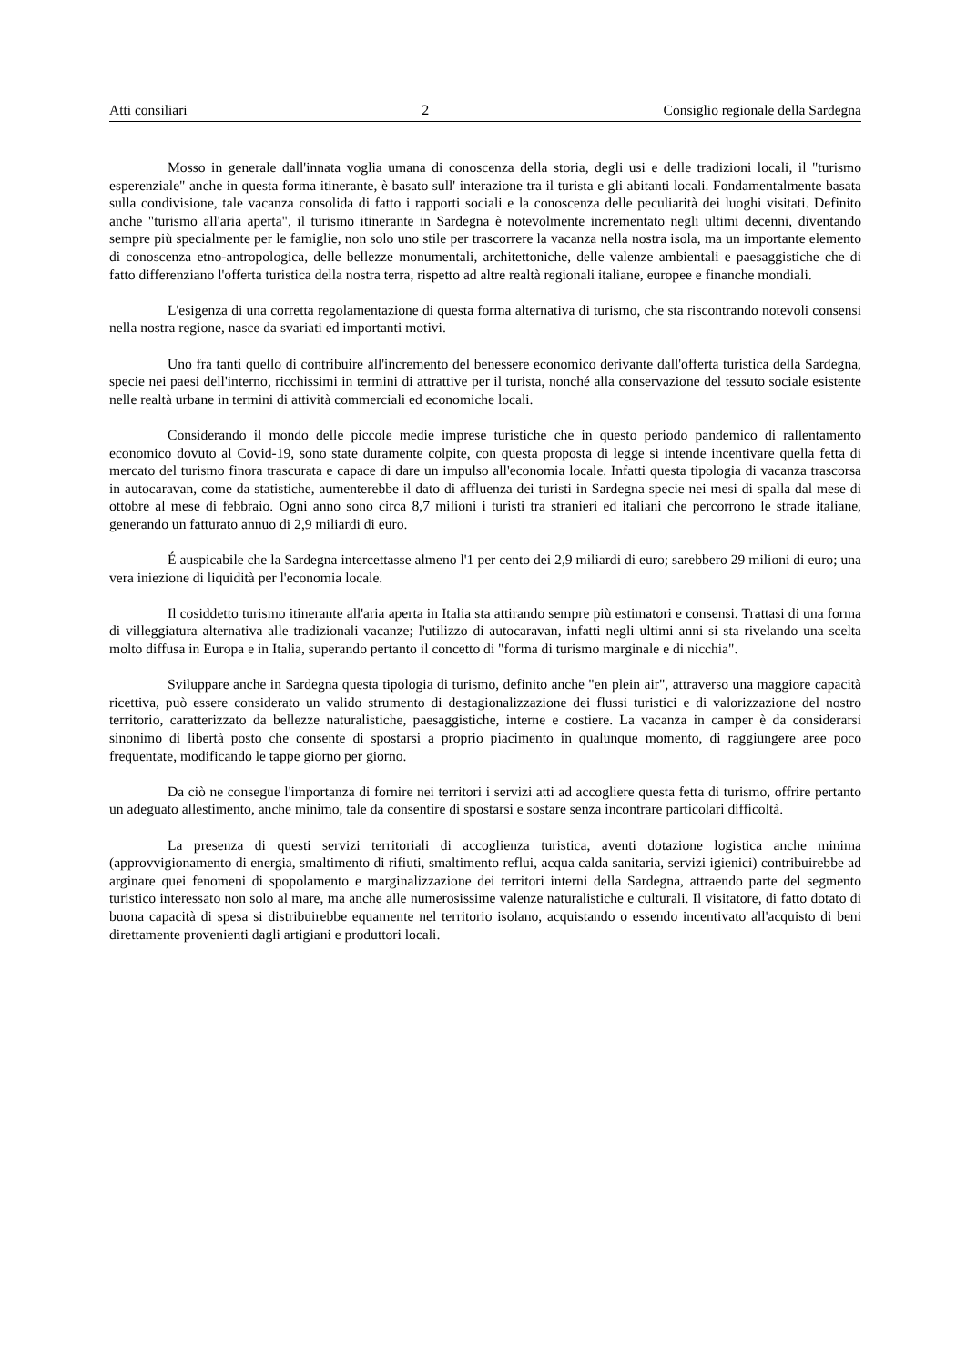Atti consiliari 2 Consiglio regionale della Sardegna
Mosso in generale dall'innata voglia umana di conoscenza della storia, degli usi e delle tradizioni locali, il "turismo esperenziale" anche in questa forma itinerante, è basato sull' interazione tra il turista e gli abitanti locali. Fondamentalmente basata sulla condivisione, tale vacanza consolida di fatto i rapporti sociali e la conoscenza delle peculiarità dei luoghi visitati. Definito anche "turismo all'aria aperta", il turismo itinerante in Sardegna è notevolmente incrementato negli ultimi decenni, diventando sempre più specialmente per le famiglie, non solo uno stile per trascorrere la vacanza nella nostra isola, ma un importante elemento di conoscenza etno-antropologica, delle bellezze monumentali, architettoniche, delle valenze ambientali e paesaggistiche che di fatto differenziano l'offerta turistica della nostra terra, rispetto ad altre realtà regionali italiane, europee e finanche mondiali.
L'esigenza di una corretta regolamentazione di questa forma alternativa di turismo, che sta riscontrando notevoli consensi nella nostra regione, nasce da svariati ed importanti motivi.
Uno fra tanti quello di contribuire all'incremento del benessere economico derivante dall'offerta turistica della Sardegna, specie nei paesi dell'interno, ricchissimi in termini di attrattive per il turista, nonché alla conservazione del tessuto sociale esistente nelle realtà urbane in termini di attività commerciali ed economiche locali.
Considerando il mondo delle piccole medie imprese turistiche che in questo periodo pandemico di rallentamento economico dovuto al Covid-19, sono state duramente colpite, con questa proposta di legge si intende incentivare quella fetta di mercato del turismo finora trascurata e capace di dare un impulso all'economia locale. Infatti questa tipologia di vacanza trascorsa in autocaravan, come da statistiche, aumenterebbe il dato di affluenza dei turisti in Sardegna specie nei mesi di spalla dal mese di ottobre al mese di febbraio. Ogni anno sono circa 8,7 milioni i turisti tra stranieri ed italiani che percorrono le strade italiane, generando un fatturato annuo di 2,9 miliardi di euro.
É auspicabile che la Sardegna intercettasse almeno l'1 per cento dei 2,9 miliardi di euro; sarebbero 29 milioni di euro; una vera iniezione di liquidità per l'economia locale.
Il cosiddetto turismo itinerante all'aria aperta in Italia sta attirando sempre più estimatori e consensi. Trattasi di una forma di villeggiatura alternativa alle tradizionali vacanze; l'utilizzo di autocaravan, infatti negli ultimi anni si sta rivelando una scelta molto diffusa in Europa e in Italia, superando pertanto il concetto di "forma di turismo marginale e di nicchia".
Sviluppare anche in Sardegna questa tipologia di turismo, definito anche "en plein air", attraverso una maggiore capacità ricettiva, può essere considerato un valido strumento di destagionalizzazione dei flussi turistici e di valorizzazione del nostro territorio, caratterizzato da bellezze naturalistiche, paesaggistiche, interne e costiere. La vacanza in camper è da considerarsi sinonimo di libertà posto che consente di spostarsi a proprio piacimento in qualunque momento, di raggiungere aree poco frequentate, modificando le tappe giorno per giorno.
Da ciò ne consegue l'importanza di fornire nei territori i servizi atti ad accogliere questa fetta di turismo, offrire pertanto un adeguato allestimento, anche minimo, tale da consentire di spostarsi e sostare senza incontrare particolari difficoltà.
La presenza di questi servizi territoriali di accoglienza turistica, aventi dotazione logistica anche minima (approvvigionamento di energia, smaltimento di rifiuti, smaltimento reflui, acqua calda sanitaria, servizi igienici) contribuirebbe ad arginare quei fenomeni di spopolamento e marginalizzazione dei territori interni della Sardegna, attraendo parte del segmento turistico interessato non solo al mare, ma anche alle numerosissime valenze naturalistiche e culturali. Il visitatore, di fatto dotato di buona capacità di spesa si distribuirebbe equamente nel territorio isolano, acquistando o essendo incentivato all'acquisto di beni direttamente provenienti dagli artigiani e produttori locali.